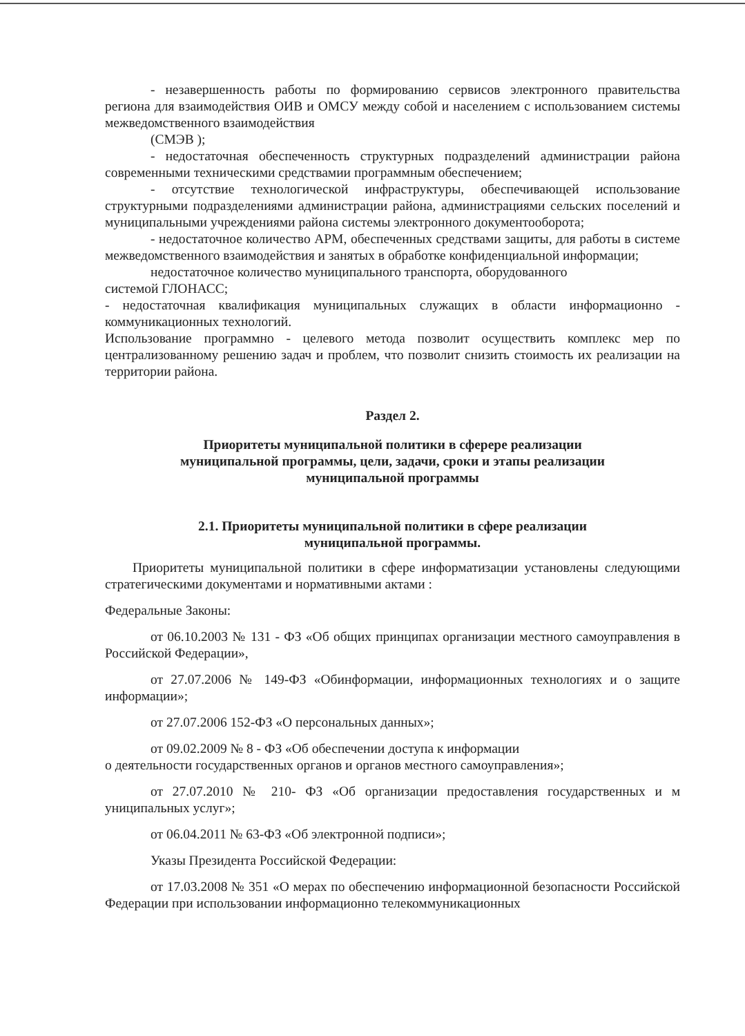- незавершенность работы по формированию сервисов электронного правительства региона для взаимодействия ОИВ и ОМСУ между собой и населением с использованием системы межведомственного взаимодействия
(СМЭВ );
- недостаточная обеспеченность структурных подразделений администрации района современными техническими средствамии программным обеспечением;
- отсутствие технологической инфраструктуры, обеспечивающей использование структурными подразделениями администрации района, администрациями сельских поселений и муниципальными учреждениями района системы электронного документооборота;
- недостаточное количество АРМ, обеспеченных средствами защиты, для работы в системе межведомственного взаимодействия и занятых в обработке конфиденциальной информации;
недостаточное количество муниципального транспорта, оборудованного
системой ГЛОНАСС;
- недостаточная квалификация муниципальных служащих в области информационно - коммуникационных технологий.
Использование программно - целевого метода позволит осуществить комплекс мер по централизованному решению задач и проблем, что позволит снизить стоимость их реализации на территории района.
Раздел 2.
Приоритеты муниципальной политики в сферере реализации
муниципальной программы, цели, задачи, сроки и этапы реализации
муниципальной программы
2.1. Приоритеты муниципальной политики в сфере реализации
муниципальной программы.
Приоритеты муниципальной политики в сфере информатизации установлены следующими стратегическими документами и нормативными актами :
Федеральные Законы:
от 06.10.2003 № 131 - ФЗ «Об общих принципах организации местного самоуправления в Российской Федерации»,
от 27.07.2006 № 149-ФЗ «Обинформации, информационных технологиях и о защите информации»;
от 27.07.2006 152-ФЗ «О персональных данных»;
от 09.02.2009 № 8 - ФЗ «Об обеспечении доступа к информации
о деятельности государственных органов и органов местного самоуправления»;
от 27.07.2010 № 210- ФЗ «Об организации предоставления государственных и м униципальных услуг»;
от 06.04.2011 № 63-ФЗ «Об электронной подписи»;
Указы Президента Российской Федерации:
от 17.03.2008 № 351 «О мерах по обеспечению информационной безопасности Российской Федерации при использовании информационно телекоммуникационных